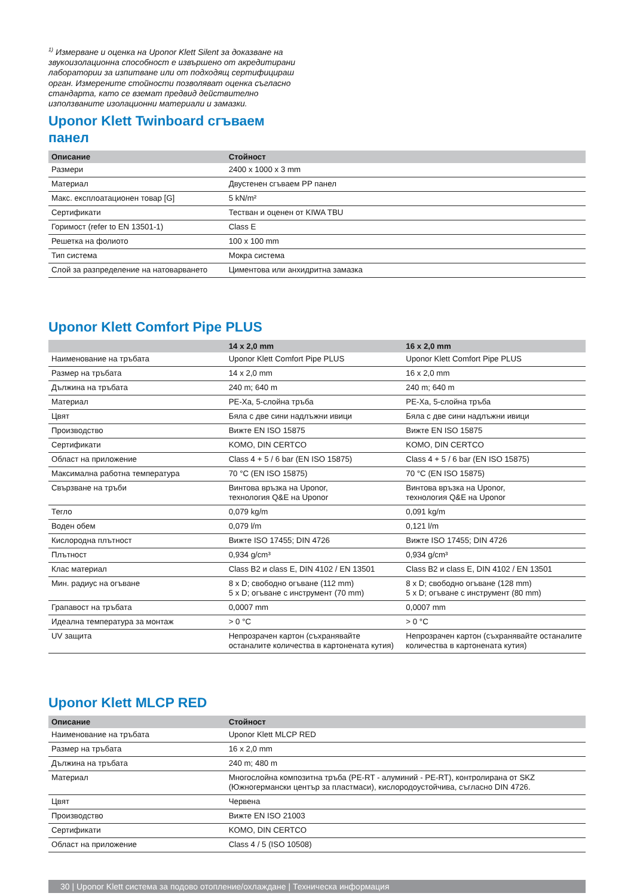<sup>1)</sup> Измерване и оценка на Uponor Klett Silent за доказване на звукоизолационна способност е извършено от акредитирани лаборатории за изпитване или от подходящ сертифицираш орган. Измерените стойности позволяват оценка съгласно стандарта, като се вземат предвид действително използваните изолационни материали и замазки.
Uponor Klett Twinboard сгъваем
панел
| Описание | Стойност |
| --- | --- |
| Размери | 2400 x 1000 x 3 mm |
| Материал | Двустенен сгъваем PP панел |
| Макс. експлоатационен товар [G] | 5 kN/m² |
| Сертификати | Тестван и оценен от KIWA TBU |
| Горимост (refer to EN 13501-1) | Class E |
| Решетка на фолиото | 100 x 100 mm |
| Тип система | Мокра система |
| Слой за разпределение на натоварването | Циментова или анхидритна замазка |
Uponor Klett Comfort Pipe PLUS
| | 14 x 2,0 mm | 16 x 2,0 mm |
| --- | --- | --- |
| Наименование на тръбата | Uponor Klett Comfort Pipe PLUS | Uponor Klett Comfort Pipe PLUS |
| Размер на тръбата | 14 x 2,0 mm | 16 x 2,0 mm |
| Дължина на тръбата | 240 m; 640 m | 240 m; 640 m |
| Материал | PE-Xa, 5-слойна тръба | PE-Xa, 5-слойна тръба |
| Цвят | Бяла с две сини надлъжни ивици | Бяла с две сини надлъжни ивици |
| Производство | Вижте EN ISO 15875 | Вижте EN ISO 15875 |
| Сертификати | KOMO, DIN CERTCO | KOMO, DIN CERTCO |
| Област на приложение | Class 4 + 5 / 6 bar (EN ISO 15875) | Class 4 + 5 / 6 bar (EN ISO 15875) |
| Максимална работна температура | 70 °C (EN ISO 15875) | 70 °C (EN ISO 15875) |
| Свързване на тръби | Винтова връзка на Uponor, технология Q&E на Uponor | Винтова връзка на Uponor, технология Q&E на Uponor |
| Тегло | 0,079 kg/m | 0,091 kg/m |
| Воден обем | 0,079 l/m | 0,121 l/m |
| Кислородна плътност | Вижте ISO 17455; DIN 4726 | Вижте ISO 17455; DIN 4726 |
| Плътност | 0,934 g/cm³ | 0,934 g/cm³ |
| Клас материал | Class B2 и class E, DIN 4102 / EN 13501 | Class B2 и class E, DIN 4102 / EN 13501 |
| Мин. радиус на огъване | 8 x D; свободно огъване (112 mm) 5 x D; огъване с инструмент (70 mm) | 8 x D; свободно огъване (128 mm) 5 x D; огъване с инструмент (80 mm) |
| Грапавост на тръбата | 0,0007 mm | 0,0007 mm |
| Идеална температура за монтаж | > 0 °C | > 0 °C |
| UV защита | Непрозрачен картон (съхранявайте останалите количества в картонената кутия) | Непрозрачен картон (съхранявайте останалите количества в картонената кутия) |
Uponor Klett MLCP RED
| Описание | Стойност |
| --- | --- |
| Наименование на тръбата | Uponor Klett MLCP RED |
| Размер на тръбата | 16 x 2,0 mm |
| Дължина на тръбата | 240 m; 480 m |
| Материал | Многослойна композитна тръба (PE-RT - алуминий - PE-RT), контролирана от SKZ (Южногермански център за пластмаси), кислородоустойчива, съгласно DIN 4726. |
| Цвят | Червена |
| Производство | Вижте EN ISO 21003 |
| Сертификати | KOMO, DIN CERTCO |
| Област на приложение | Class 4 / 5 (ISO 10508) |
30 | Uponor Klett система за подово отопление/охлаждане | Техническа информация